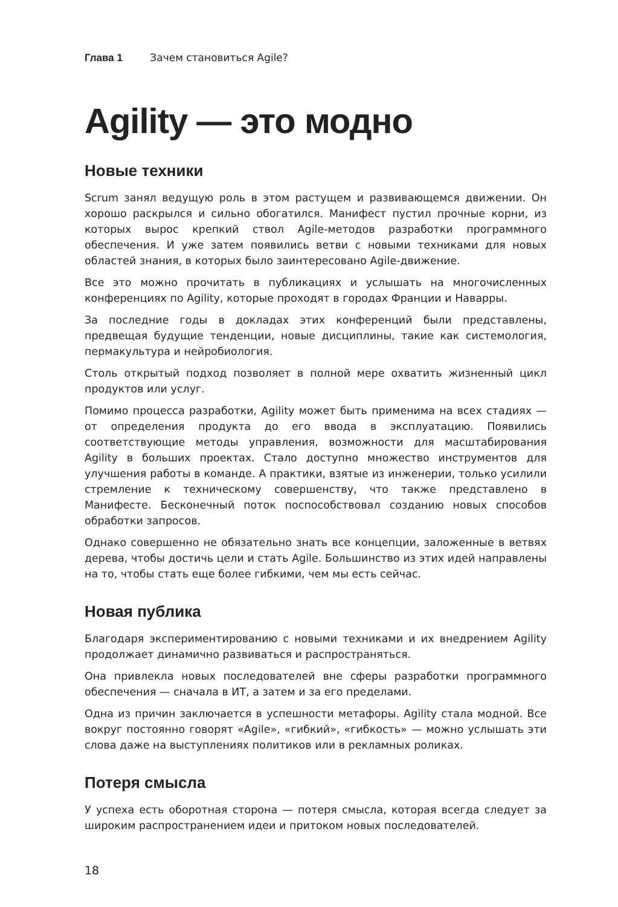Глава 1 Зачем становиться Agile?
Agility — это модно
Новые техники
Scrum занял ведущую роль в этом растущем и развивающемся движении. Он хорошо раскрылся и сильно обогатился. Манифест пустил прочные корни, из которых вырос крепкий ствол Agile-методов разработки программного обеспечения. И уже затем появились ветви с новыми техниками для новых областей знания, в которых было заинтересовано Agile-движение.
Все это можно прочитать в публикациях и услышать на многочисленных конференциях по Agility, которые проходят в городах Франции и Наварры.
За последние годы в докладах этих конференций были представлены, предвещая будущие тенденции, новые дисциплины, такие как системология, пермакультура и нейробиология.
Столь открытый подход позволяет в полной мере охватить жизненный цикл продуктов или услуг.
Помимо процесса разработки, Agility может быть применима на всех стадиях — от определения продукта до его ввода в эксплуатацию. Появились соответствующие методы управления, возможности для масштабирования Agility в больших проектах. Стало доступно множество инструментов для улучшения работы в команде. А практики, взятые из инженерии, только усилили стремление к техническому совершенству, что также представлено в Манифесте. Бесконечный поток поспособствовал созданию новых способов обработки запросов.
Однако совершенно не обязательно знать все концепции, заложенные в ветвях дерева, чтобы достичь цели и стать Agile. Большинство из этих идей направлены на то, чтобы стать еще более гибкими, чем мы есть сейчас.
Новая публика
Благодаря экспериментированию с новыми техниками и их внедрением Agility продолжает динамично развиваться и распространяться.
Она привлекла новых последователей вне сферы разработки программного обеспечения — сначала в ИТ, а затем и за его пределами.
Одна из причин заключается в успешности метафоры. Agility стала модной. Все вокруг постоянно говорят «Agile», «гибкий», «гибкость» — можно услышать эти слова даже на выступлениях политиков или в рекламных роликах.
Потеря смысла
У успеха есть оборотная сторона — потеря смысла, которая всегда следует за широким распространением идеи и притоком новых последователей.
18